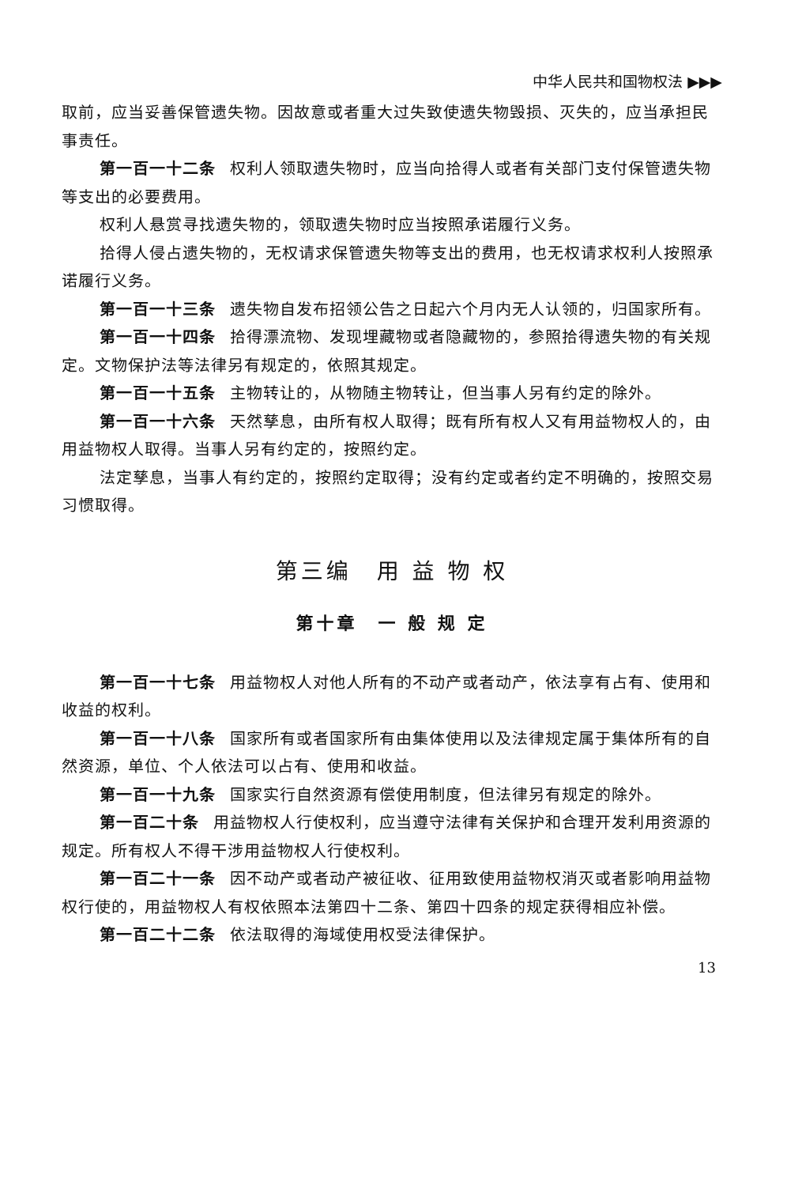中华人民共和国物权法 ▶▶▶
取前，应当妥善保管遗失物。因故意或者重大过失致使遗失物毁损、灭失的，应当承担民事责任。
第一百一十二条 权利人领取遗失物时，应当向拾得人或者有关部门支付保管遗失物等支出的必要费用。
权利人悬赏寻找遗失物的，领取遗失物时应当按照承诺履行义务。
拾得人侵占遗失物的，无权请求保管遗失物等支出的费用，也无权请求权利人按照承诺履行义务。
第一百一十三条 遗失物自发布招领公告之日起六个月内无人认领的，归国家所有。
第一百一十四条 拾得漂流物、发现埋藏物或者隐藏物的，参照拾得遗失物的有关规定。文物保护法等法律另有规定的，依照其规定。
第一百一十五条 主物转让的，从物随主物转让，但当事人另有约定的除外。
第一百一十六条 天然孳息，由所有权人取得；既有所有权人又有用益物权人的，由用益物权人取得。当事人另有约定的，按照约定。
法定孳息，当事人有约定的，按照约定取得；没有约定或者约定不明确的，按照交易习惯取得。
第三编　用 益 物 权
第十章　一 般 规 定
第一百一十七条 用益物权人对他人所有的不动产或者动产，依法享有占有、使用和收益的权利。
第一百一十八条 国家所有或者国家所有由集体使用以及法律规定属于集体所有的自然资源，单位、个人依法可以占有、使用和收益。
第一百一十九条 国家实行自然资源有偿使用制度，但法律另有规定的除外。
第一百二十条 用益物权人行使权利，应当遵守法律有关保护和合理开发利用资源的规定。所有权人不得干涉用益物权人行使权利。
第一百二十一条 因不动产或者动产被征收、征用致使用益物权消灭或者影响用益物权行使的，用益物权人有权依照本法第四十二条、第四十四条的规定获得相应补偿。
第一百二十二条 依法取得的海域使用权受法律保护。
13